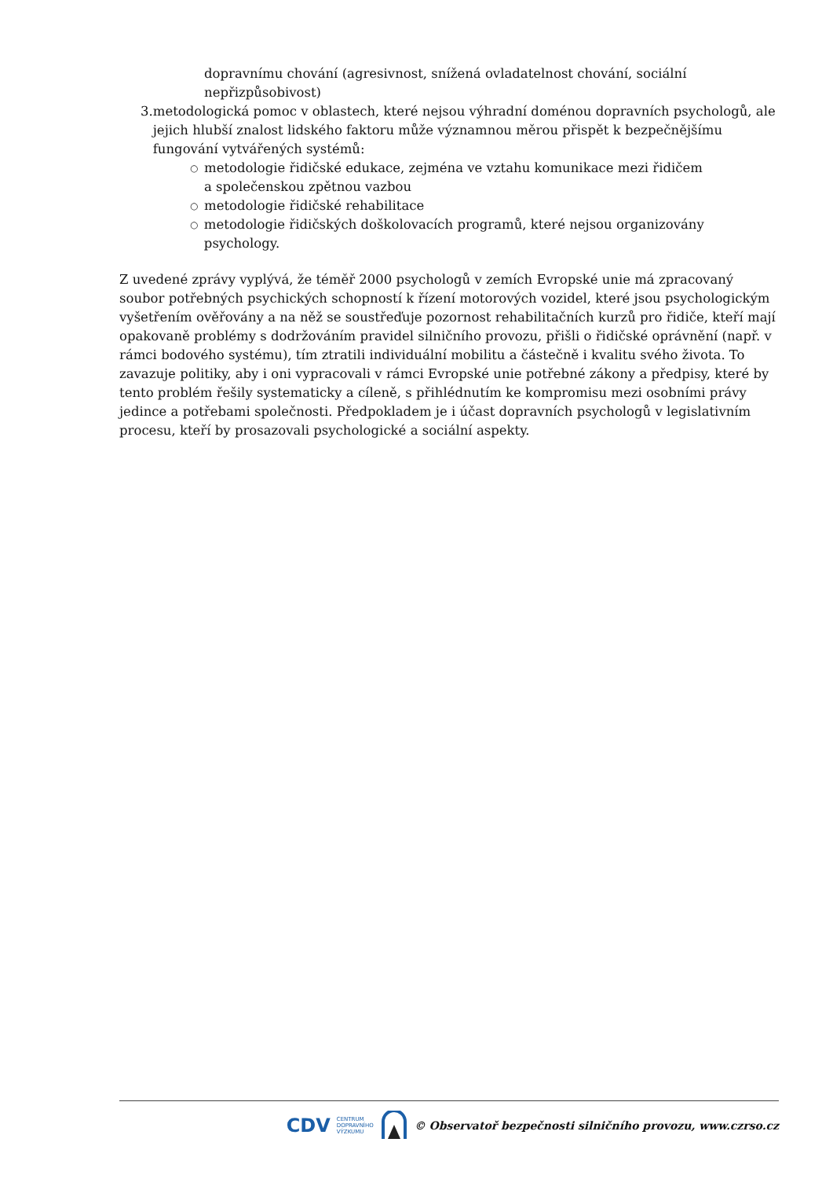dopravnímu chování (agresivnost, snížená ovladatelnost chování, sociální nepřizpůsobivost)
3. metodologická pomoc v oblastech, které nejsou výhradní doménou dopravních psychologů, ale jejich hlubší znalost lidského faktoru může významnou měrou přispět k bezpečnějšímu fungování vytvářených systémů:
○ metodologie řidičské edukace, zejména ve vztahu komunikace mezi řidičem
a společenskou zpětnou vazbou
○ metodologie řidičské rehabilitace
○ metodologie řidičských doškolovacích programů, které nejsou organizovány psychology.
Z uvedené zprávy vyplývá, že téměř 2000 psychologů v zemích Evropské unie má zpracovaný soubor potřebných psychických schopností k řízení motorových vozidel, které jsou psychologickým vyšetřením ověřovány a na něž se soustřeďuje pozornost rehabilitačních kurzů pro řidiče, kteří mají opakovaně problémy s dodržováním pravidel silničního provozu, přišli o řidičské oprávnění (např. v rámci bodového systému), tím ztratili individuální mobilitu a částečně i kvalitu svého života. To zavazuje politiky, aby i oni vypracovali v rámci Evropské unie potřebné zákony a předpisy, které by tento problém řešily systematicky a cíleně, s přihlédnutím ke kompromisu mezi osobními právy jedince a potřebami společnosti. Předpokladem je i účast dopravních psychologů v legislativním procesu, kteří by prosazovali psychologické a sociální aspekty.
CDV CENTRUM
DOPRAVNÍHO
VÝZKUMU © Observatoř bezpečnosti silničního provozu, www.czrso.cz